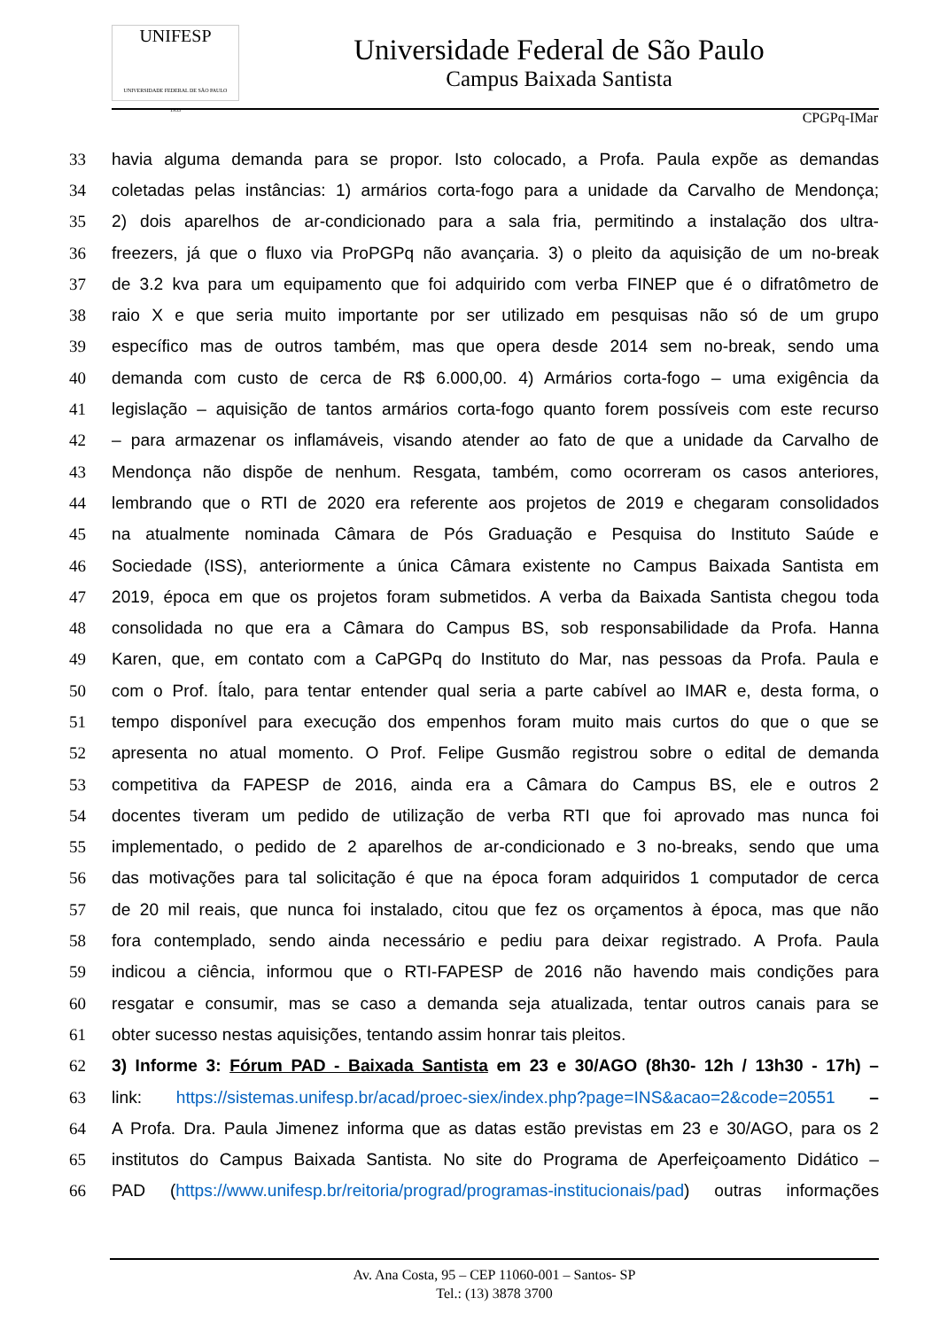UNIFESP
UNIVERSIDADE FEDERAL DE SÃO PAULO
1933
Universidade Federal de São Paulo
Campus Baixada Santista
CPGPq-IMar
33 havia alguma demanda para se propor. Isto colocado, a Profa. Paula expõe as demandas
34 coletadas pelas instâncias: 1) armários corta-fogo para a unidade da Carvalho de Mendonça;
35 2) dois aparelhos de ar-condicionado para a sala fria, permitindo a instalação dos ultra-
36 freezers, já que o fluxo via ProPGPq não avançaria. 3) o pleito da aquisição de um no-break
37 de 3.2 kva para um equipamento que foi adquirido com verba FINEP que é o difratômetro de
38 raio X e que seria muito importante por ser utilizado em pesquisas não só de um grupo
39 específico mas de outros também, mas que opera desde 2014 sem no-break, sendo uma
40 demanda com custo de cerca de R$ 6.000,00. 4) Armários corta-fogo – uma exigência da
41 legislação – aquisição de tantos armários corta-fogo quanto forem possíveis com este recurso
42 – para armazenar os inflamáveis, visando atender ao fato de que a unidade da Carvalho de
43 Mendonça não dispõe de nenhum. Resgata, também, como ocorreram os casos anteriores,
44 lembrando que o RTI de 2020 era referente aos projetos de 2019 e chegaram consolidados
45 na atualmente nominada Câmara de Pós Graduação e Pesquisa do Instituto Saúde e
46 Sociedade (ISS), anteriormente a única Câmara existente no Campus Baixada Santista em
47 2019, época em que os projetos foram submetidos. A verba da Baixada Santista chegou toda
48 consolidada no que era a Câmara do Campus BS, sob responsabilidade da Profa. Hanna
49 Karen, que, em contato com a CaPGPq do Instituto do Mar, nas pessoas da Profa. Paula e
50 com o Prof. Ítalo, para tentar entender qual seria a parte cabível ao IMAR e, desta forma, o
51 tempo disponível para execução dos empenhos foram muito mais curtos do que o que se
52 apresenta no atual momento. O Prof. Felipe Gusmão registrou sobre o edital de demanda
53 competitiva da FAPESP de 2016, ainda era a Câmara do Campus BS, ele e outros 2
54 docentes tiveram um pedido de utilização de verba RTI que foi aprovado mas nunca foi
55 implementado, o pedido de 2 aparelhos de ar-condicionado e 3 no-breaks, sendo que uma
56 das motivações para tal solicitação é que na época foram adquiridos 1 computador de cerca
57 de 20 mil reais, que nunca foi instalado, citou que fez os orçamentos à época, mas que não
58 fora contemplado, sendo ainda necessário e pediu para deixar registrado. A Profa. Paula
59 indicou a ciência, informou que o RTI-FAPESP de 2016 não havendo mais condições para
60 resgatar e consumir, mas se caso a demanda seja atualizada, tentar outros canais para se
61 obter sucesso nestas aquisições, tentando assim honrar tais pleitos.
62 3) Informe 3: Fórum PAD - Baixada Santista em 23 e 30/AGO (8h30- 12h / 13h30 - 17h) –
63 link: https://sistemas.unifesp.br/acad/proec-siex/index.php?page=INS&acao=2&code=20551 –
64 A Profa. Dra. Paula Jimenez informa que as datas estão previstas em 23 e 30/AGO, para os 2
65 institutos do Campus Baixada Santista. No site do Programa de Aperfeiçoamento Didático –
66 PAD (https://www.unifesp.br/reitoria/prograd/programas-institucionais/pad) outras informações
Av. Ana Costa, 95 – CEP 11060-001 – Santos- SP
Tel.: (13) 3878 3700